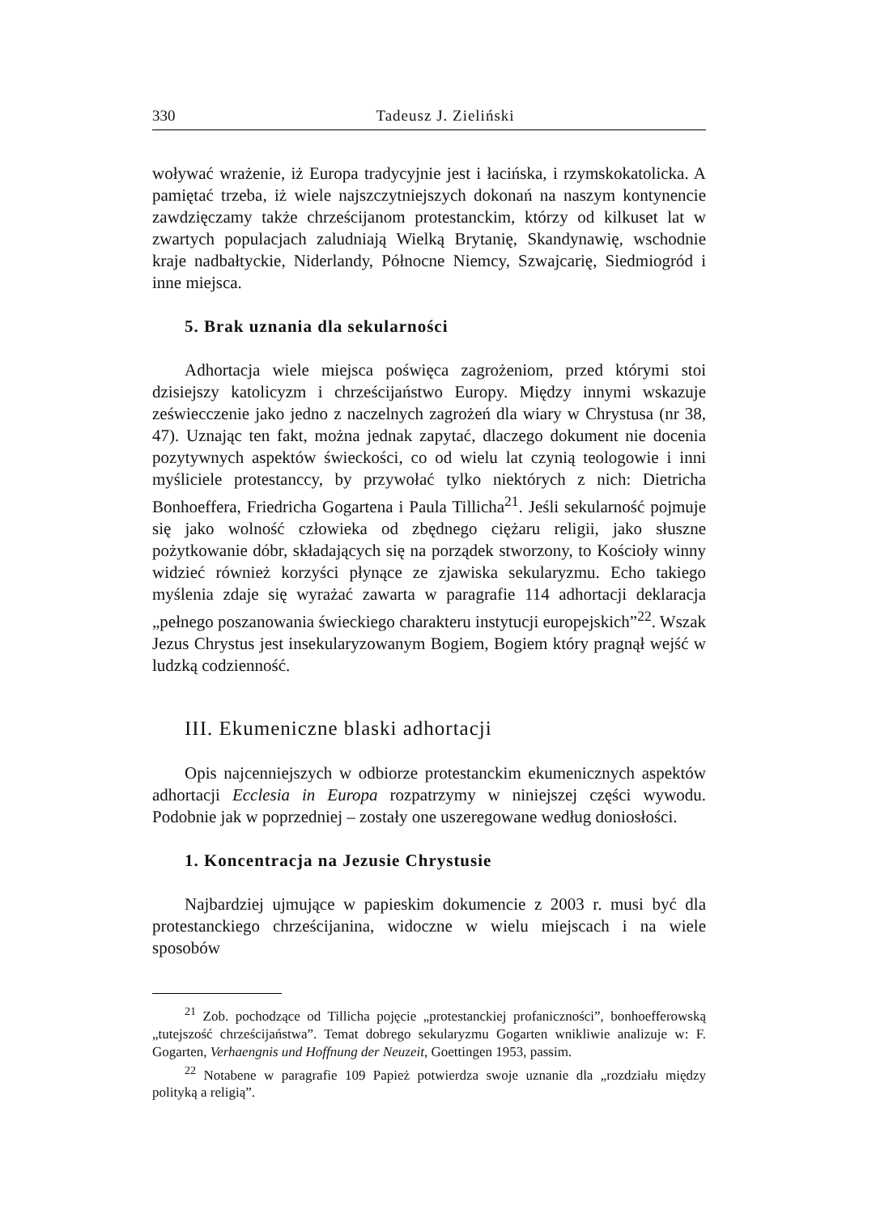330 Tadeusz J. Zieliński
woływać wrażenie, iż Europa tradycyjnie jest i łacińska, i rzymskokatolicka. A pamiętać trzeba, iż wiele najszczytniejszych dokonań na naszym kontynencie zawdzięczamy także chrześcijanom protestanckim, którzy od kilkuset lat w zwartych populacjach zaludniają Wielką Brytanię, Skandynawię, wschodnie kraje nadbałtyckie, Niderlandy, Północne Niemcy, Szwajcarię, Siedmiogród i inne miejsca.
5. Brak uznania dla sekularności
Adhortacja wiele miejsca poświęca zagrożeniom, przed którymi stoi dzisiejszy katolicyzm i chrześcijaństwo Europy. Między innymi wskazuje zeświecczenie jako jedno z naczelnych zagrożeń dla wiary w Chrystusa (nr 38, 47). Uznając ten fakt, można jednak zapytać, dlaczego dokument nie docenia pozytywnych aspektów świeckości, co od wielu lat czynią teologowie i inni myśliciele protestanccy, by przywołać tylko niektórych z nich: Dietricha Bonhoeffera, Friedricha Gogartena i Paula Tillicha<sup>21</sup>. Jeśli sekularność pojmuje się jako wolność człowieka od zbędnego ciężaru religii, jako słuszne pożytkowanie dóbr, składających się na porządek stworzony, to Kościoły winny widzieć również korzyści płynące ze zjawiska sekularyzmu. Echo takiego myślenia zdaje się wyrażać zawarta w paragrafie 114 adhortacji deklaracja „pełnego poszanowania świeckiego charakteru instytucji europejskich”<sup>22</sup>. Wszak Jezus Chrystus jest insekularyzowanym Bogiem, Bogiem który pragnął wejść w ludzką codzienność.
III. Ekumeniczne blaski adhortacji
Opis najcenniejszych w odbiorze protestanckim ekumenicznych aspektów adhortacji Ecclesia in Europa rozpatrzymy w niniejszej części wywodu. Podobnie jak w poprzedniej – zostały one uszeregowane według doniosłości.
1. Koncentracja na Jezusie Chrystusie
Najbardziej ujmujące w papieskim dokumencie z 2003 r. musi być dla protestanckiego chrześcijanina, widoczne w wielu miejscach i na wiele sposobów
<sup>21</sup> Zob. pochodzące od Tillicha pojęcie „protestanckiej profaniczności”, bonhoefferowską „tutejszość chrześcijaństwa”. Temat dobrego sekularyzmu Gogarten wnikliwie analizuje w: F. Gogarten, Verhaengnis und Hoffnung der Neuzeit, Goettingen 1953, passim.
<sup>22</sup> Notabene w paragrafie 109 Papież potwierdza swoje uznanie dla „rozdziału między polityką a religią”.